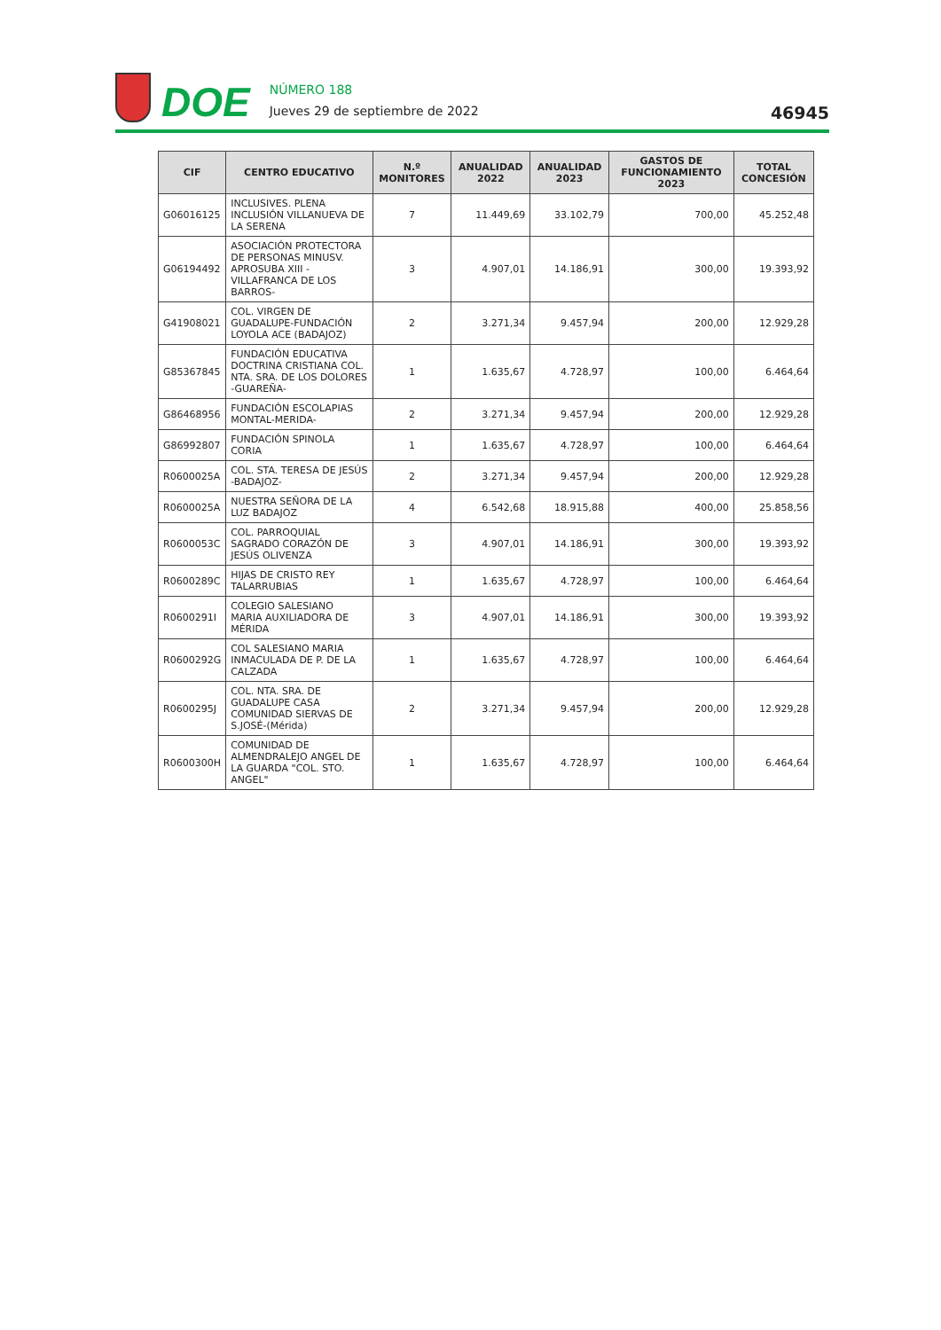DOE
NÚMERO 188
Jueves 29 de septiembre de 2022
46945
| CIF | CENTRO EDUCATIVO | N.º MONITORES | ANUALIDAD 2022 | ANUALIDAD 2023 | GASTOS DE FUNCIONAMIENTO 2023 | TOTAL CONCESIÓN |
| --- | --- | --- | --- | --- | --- | --- |
| G06016125 | INCLUSIVES. PLENA INCLUSIÓN VILLANUEVA DE LA SERENA | 7 | 11.449,69 | 33.102,79 | 700,00 | 45.252,48 |
| G06194492 | ASOCIACIÓN PROTECTORA DE PERSONAS MINUSV. APROSUBA XIII -VILLAFRANCA DE LOS BARROS- | 3 | 4.907,01 | 14.186,91 | 300,00 | 19.393,92 |
| G41908021 | COL. VIRGEN DE GUADALUPE-FUNDACIÓN LOYOLA ACE (BADAJOZ) | 2 | 3.271,34 | 9.457,94 | 200,00 | 12.929,28 |
| G85367845 | FUNDACIÓN EDUCATIVA DOCTRINA CRISTIANA COL. NTA. SRA. DE LOS DOLORES -GUAREÑA- | 1 | 1.635,67 | 4.728,97 | 100,00 | 6.464,64 |
| G86468956 | FUNDACIÓN ESCOLAPIAS MONTAL-MERIDA- | 2 | 3.271,34 | 9.457,94 | 200,00 | 12.929,28 |
| G86992807 | FUNDACIÓN SPINOLA CORIA | 1 | 1.635,67 | 4.728,97 | 100,00 | 6.464,64 |
| R0600025A | COL. STA. TERESA DE JESÚS -BADAJOZ- | 2 | 3.271,34 | 9.457,94 | 200,00 | 12.929,28 |
| R0600025A | NUESTRA SEÑORA DE LA LUZ BADAJOZ | 4 | 6.542,68 | 18.915,88 | 400,00 | 25.858,56 |
| R0600053C | COL. PARROQUIAL SAGRADO CORAZÓN DE JESÚS OLIVENZA | 3 | 4.907,01 | 14.186,91 | 300,00 | 19.393,92 |
| R0600289C | HIJAS DE CRISTO REY TALARRUBIAS | 1 | 1.635,67 | 4.728,97 | 100,00 | 6.464,64 |
| R0600291I | COLEGIO SALESIANO MARIA AUXILIADORA DE MÉRIDA | 3 | 4.907,01 | 14.186,91 | 300,00 | 19.393,92 |
| R0600292G | COL SALESIANO MARIA INMACULADA DE P. DE LA CALZADA | 1 | 1.635,67 | 4.728,97 | 100,00 | 6.464,64 |
| R0600295J | COL. NTA. SRA. DE GUADALUPE CASA COMUNIDAD SIERVAS DE S.JOSÉ-(Mérida) | 2 | 3.271,34 | 9.457,94 | 200,00 | 12.929,28 |
| R0600300H | COMUNIDAD DE ALMENDRALEJO ANGEL DE LA GUARDA "COL. STO. ANGEL" | 1 | 1.635,67 | 4.728,97 | 100,00 | 6.464,64 |